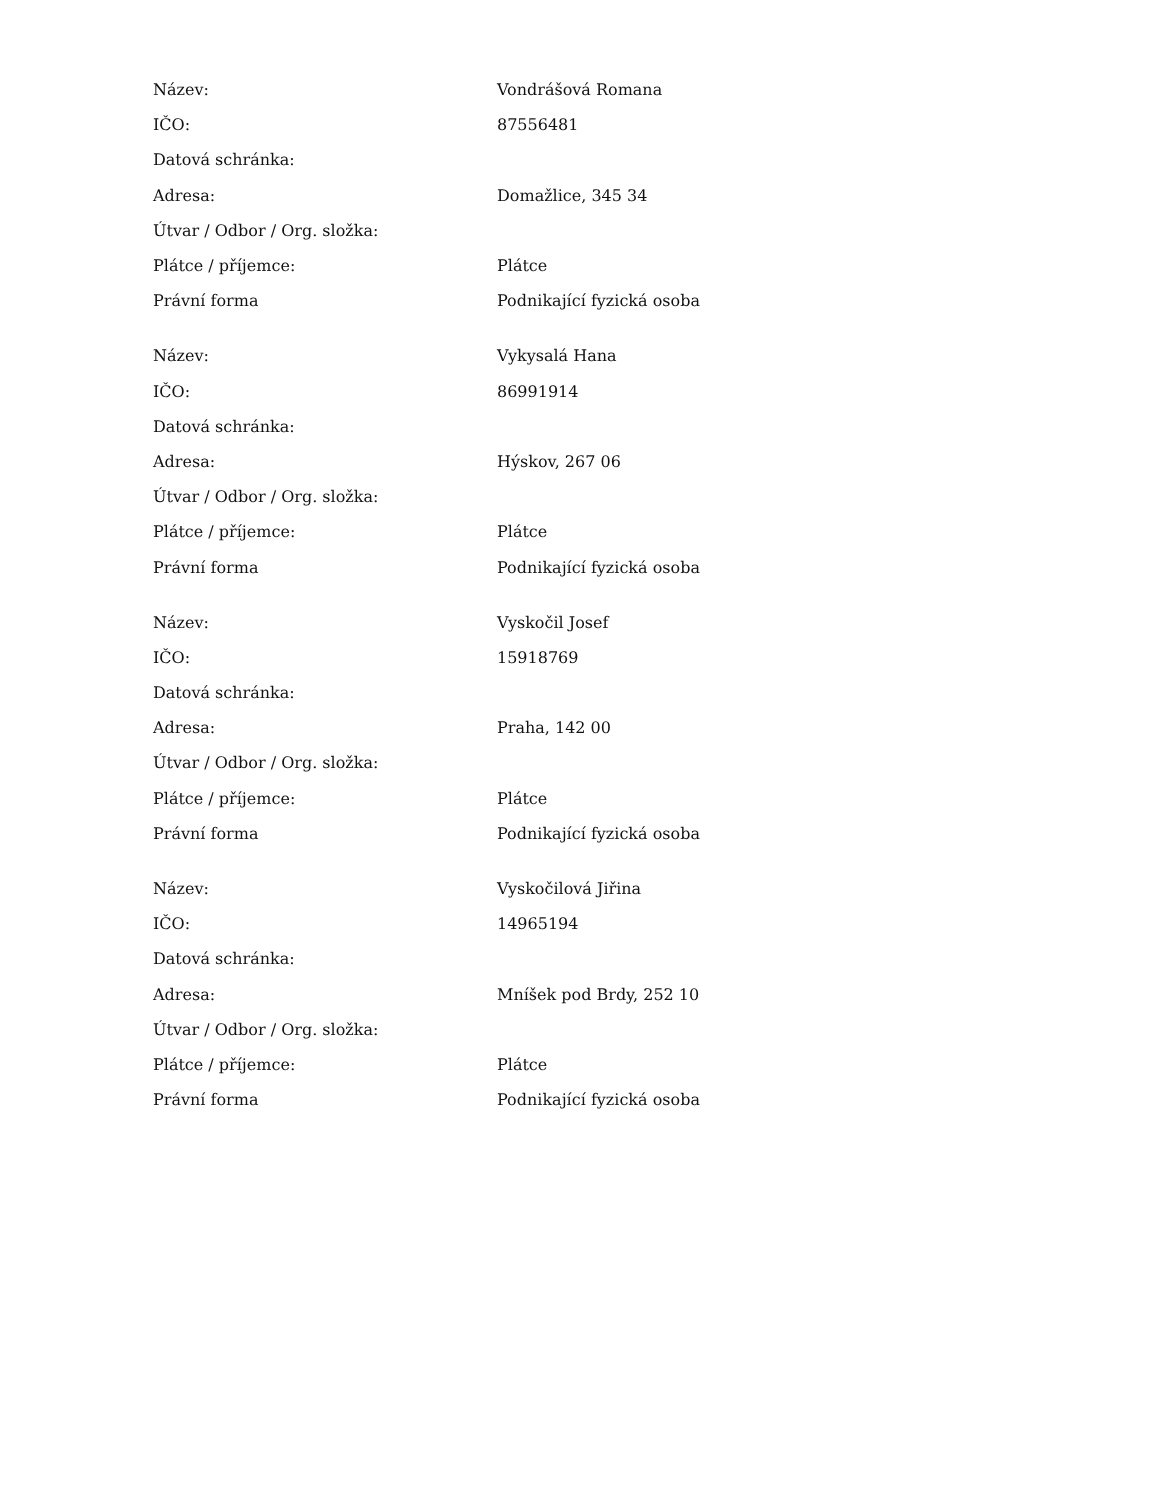| Název: | Vondrášová Romana |
| IČO: | 87556481 |
| Datová schránka: | |
| Adresa: | Domažlice, 345 34 |
| Útvar / Odbor / Org. složka: | |
| Plátce / příjemce: | Plátce |
| Právní forma | Podnikající fyzická osoba |
| Název: | Vykysalá Hana |
| IČO: | 86991914 |
| Datová schránka: | |
| Adresa: | Hýskov, 267 06 |
| Útvar / Odbor / Org. složka: | |
| Plátce / příjemce: | Plátce |
| Právní forma | Podnikající fyzická osoba |
| Název: | Vyskočil Josef |
| IČO: | 15918769 |
| Datová schránka: | |
| Adresa: | Praha, 142 00 |
| Útvar / Odbor / Org. složka: | |
| Plátce / příjemce: | Plátce |
| Právní forma | Podnikající fyzická osoba |
| Název: | Vyskočilová Jiřina |
| IČO: | 14965194 |
| Datová schránka: | |
| Adresa: | Mníšek pod Brdy, 252 10 |
| Útvar / Odbor / Org. složka: | |
| Plátce / příjemce: | Plátce |
| Právní forma | Podnikající fyzická osoba |